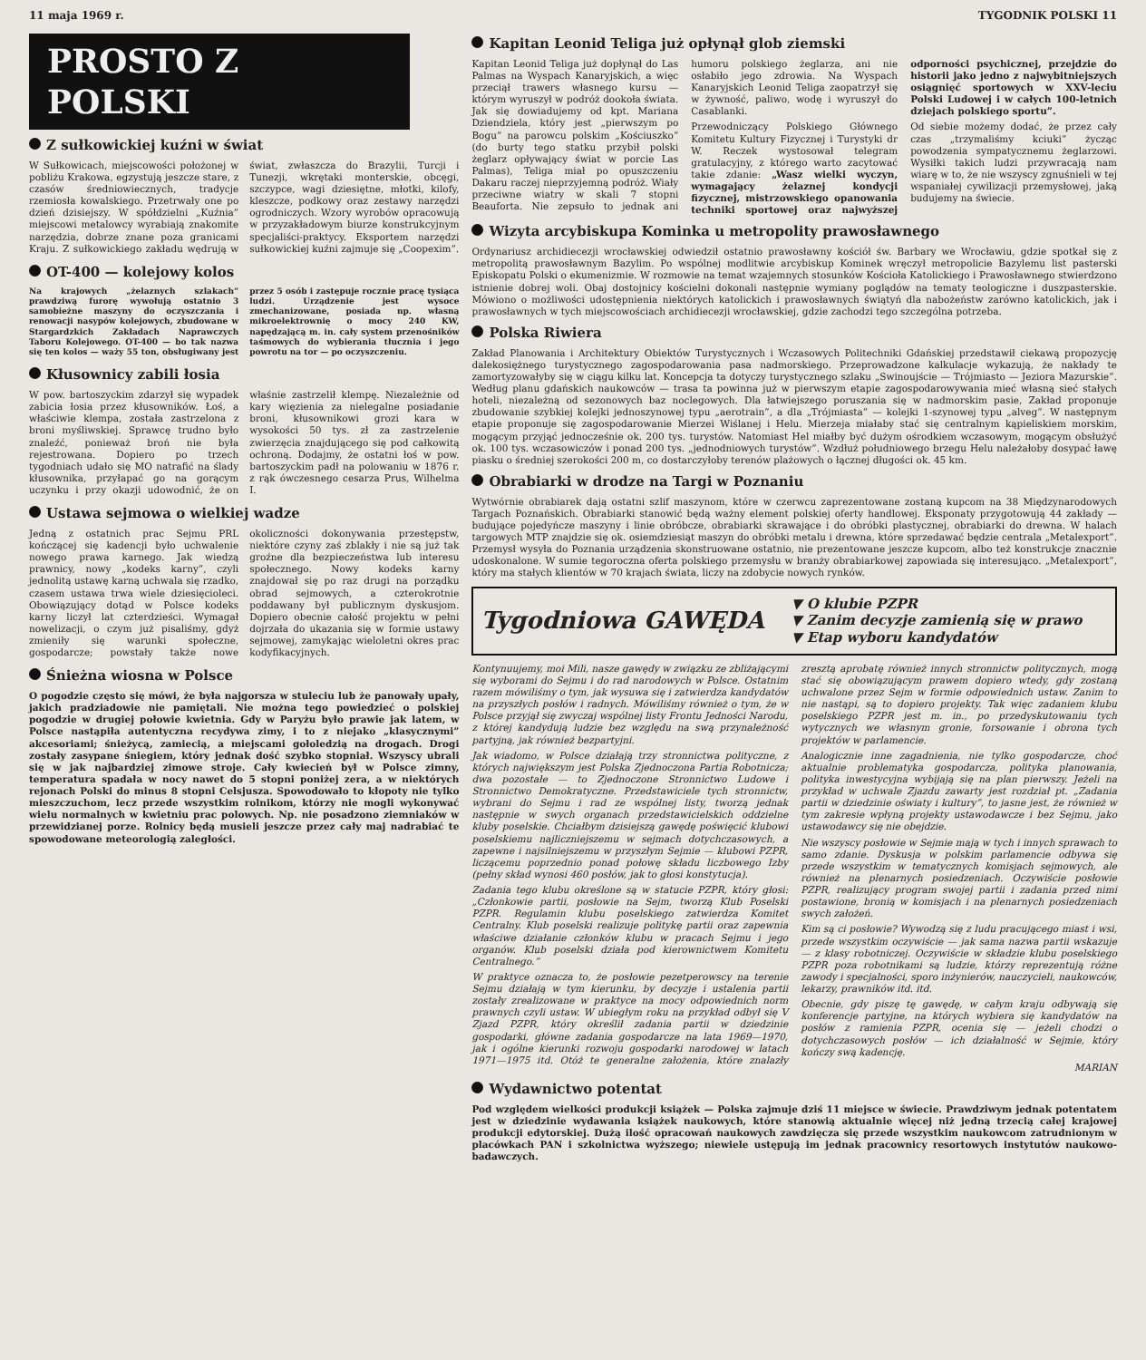11 maja 1969 r. TYGODNIK POLSKI 11
PROSTO Z POLSKI
Z sułkowickiej kuźni w świat
W Sułkowicach, miejscowości położonej w pobliżu Krakowa, egzystują jeszcze stare, z czasów średniowiecznych, tradycje rzemiosła kowalskiego. Przetrwały one po dzień dzisiejszy. W spółdzielni „Kuźnia” miejscowi metalowcy wyrabiają znakomite narzędzia, dobrze znane poza granicami Kraju. Z sułkowickiego zakładu wędrują w świat, zwłaszcza do Brazylii, Turcji i Tunezji, wkrętaki monterskie, obcęgi, szczypce, wagi dziesiętne, młotki, kilofy, kleszcze, podkowy oraz zestawy narzędzi ogrodniczych. Wzory wyrobów opracowują w przyzakładowym biurze konstrukcyjnym specjaliści-praktycy. Eksportem narzędzi sułkowickiej kuźni zajmuje się „Coopexim”.
OT-400 — kolejowy kolos
Na krajowych „żelaznych szlakach” prawdziwą furorę wywołują ostatnio 3 samobieżne maszyny do oczyszczania i renowacji nasypów kolejowych, zbudowane w Stargardzkich Zakładach Naprawczych Taboru Kolejowego. OT-400 — bo tak nazwa się ten kolos — waży 55 ton, obsługiwany jest przez 5 osób i zastępuje rocznie pracę tysiąca ludzi. Urządzenie jest wysoce zmechanizowane, posiada np. własną mikroelektrownię o mocy 240 KW, napędzającą m. in. cały system przenośników taśmowych do wybierania tłucznia i jego powrotu na tor — po oczyszczeniu.
Kłusownicy zabili łosia
W pow. bartoszyckim zdarzył się wypadek zabicia łosia przez kłusowników. Łoś, a właściwie klempa, została zastrzelona z broni myśliwskiej. Sprawcę trudno było znaleźć, ponieważ broń nie była rejestrowana. Dopiero po trzech tygodniach udało się MO natrafić na ślady kłusownika, przyłapać go na gorącym uczynku i przy okazji udowodnić, że on właśnie zastrzelił klempę. Niezależnie od kary więzienia za nielegalne posiadanie broni, kłusownikowi grozi kara w wysokości 50 tys. zł za zastrzelenie zwierzęcia znajdującego się pod całkowitą ochroną. Dodajmy, że ostatni łoś w pow. bartoszyckim padł na polowaniu w 1876 r. z rąk ówczesnego cesarza Prus, Wilhelma I.
Ustawa sejmowa o wielkiej wadze
Jedną z ostatnich prac Sejmu PRL kończącej się kadencji było uchwalenie nowego prawa karnego. Jak wiedzą prawnicy, nowy „kodeks karny”, czyli jednolitą ustawę karną uchwala się rzadko, czasem ustawa trwa wiele dziesięcioleci. Obowiązujący dotąd w Polsce kodeks karny liczył lat czterdzieści. Wymagał nowelizacji, o czym już pisaliśmy, gdyż zmieniły się warunki społeczne, gospodarcze; powstały także nowe okoliczności dokonywania przestępstw, niektóre czyny zaś zblakły i nie są już tak groźne dla bezpieczeństwa lub interesu społecznego. Nowy kodeks karny znajdował się po raz drugi na porządku obrad sejmowych, a czterokrotnie poddawany był publicznym dyskusjom. Dopiero obecnie całość projektu w pełni dojrzała do ukazania się w formie ustawy sejmowej, zamykając wieloletni okres prac kodyfikacyjnych.
Śnieżna wiosna w Polsce
O pogodzie często się mówi, że była najgorsza w stuleciu lub że panowały upały, jakich pradziadowie nie pamiętali. Nie można tego powiedzieć o polskiej pogodzie w drugiej połowie kwietnia. Gdy w Paryżu było prawie jak latem, w Polsce nastąpiła autentyczna recydywa zimy, i to z niejako „klasycznymi” akcesoriami; śnieżycą, zamiecią, a miejscami gołoledzią na drogach. Drogi zostały zasypane śniegiem, który jednak dość szybko stopniał. Wszyscy ubrali się w jak najbardziej zimowe stroje. Cały kwiecień był w Polsce zimny, temperatura spadała w nocy nawet do 5 stopni poniżej zera, a w niektórych rejonach Polski do minus 8 stopni Celsjusza. Spowodowało to kłopoty nie tylko mieszczuchom, lecz przede wszystkim rolnikom, którzy nie mogli wykonywać wielu normalnych w kwietniu prac polowych. Np. nie posadzono ziemniaków w przewidzianej porze. Rolnicy będą musieli jeszcze przez cały maj nadrabiać te spowodowane meteorologią zaległości.
Kapitan Leonid Teliga już opłynął glob ziemski
Kapitan Leonid Teliga już dopłynął do Las Palmas na Wyspach Kanaryjskich, a więc przeciął trawers własnego kursu — którym wyruszył w podróż dookoła świata. Jak się dowiadujemy od kpt. Mariana Dziendziela, który jest „pierwszym po Bogu” na parowcu polskim „Kościuszko” (do burty tego statku przybił polski żeglarz opływający świat w porcie Las Palmas), Teliga miał po opuszczeniu Dakaru raczej nieprzyjemną podróż. Wiały przeciwne wiatry w skali 7 stopni Beauforta. Nie zepsuło to jednak ani humoru polskiego żeglarza, ani nie osłabiło jego zdrowia. Na Wyspach Kanaryjskich Leonid Teliga zaopatrzył się w żywność, paliwo, wodę i wyruszył do Casablanki.
Przewodniczący Polskiego Głównego Komitetu Kultury Fizycznej i Turystyki dr W. Reczek wystosował telegram gratulacyjny, z którego warto zacytować takie zdanie: „Wasz wielki wyczyn, wymagający żelaznej kondycji fizycznej, mistrzowskiego opanowania techniki sportowej oraz najwyższej odporności psychicznej, przejdzie do historii jako jedno z najwybitniejszych osiągnięć sportowych w XXV-leciu Polski Ludowej i w całych 100-letnich dziejach polskiego sportu”.
Od siebie możemy dodać, że przez cały czas „trzymaliśmy kciuki” życząc powodzenia sympatycznemu żeglarzowi. Wysiłki takich ludzi przywracają nam wiarę w to, że nie wszyscy zgnuśnieli w tej wspaniałej cywilizacji przemysłowej, jaką budujemy na świecie.
Wizyta arcybiskupa Kominka u metropolity prawosławnego
Ordynariusz archidiecezji wrocławskiej odwiedził ostatnio prawosławny kościół św. Barbary we Wrocławiu, gdzie spotkał się z metropolitą prawosławnym Bazylim. Po wspólnej modlitwie arcybiskup Kominek wręczył metropolicie Bazylemu list pasterski Episkopatu Polski o ekumenizmie. W rozmowie na temat wzajemnych stosunków Kościoła Katolickiego i Prawosławnego stwierdzono istnienie dobrej woli. Obaj dostojnicy kościelni dokonali następnie wymiany poglądów na tematy teologiczne i duszpasterskie. Mówiono o możliwości udostępnienia niektórych katolickich i prawosławnych świątyń dla nabożeństw zarówno katolickich, jak i prawosławnych w tych miejscowościach archidiecezji wrocławskiej, gdzie zachodzi tego szczególna potrzeba.
Polska Riwiera
Zakład Planowania i Architektury Obiektów Turystycznych i Wczasowych Politechniki Gdańskiej przedstawił ciekawą propozycję dalekosiężnego turystycznego zagospodarowania pasa nadmorskiego. Przeprowadzone kalkulacje wykazują, że nakłady te zamortyzowałyby się w ciągu kilku lat. Koncepcja ta dotyczy turystycznego szlaku „Swinoujście — Trójmiasto — Jeziora Mazurskie”. Według planu gdańskich naukowców — trasa ta powinna już w pierwszym etapie zagospodarowywania mieć własną sieć stałych hoteli, niezależną od sezonowych baz noclegowych. Dla łatwiejszego poruszania się w nadmorskim pasie, Zakład proponuje zbudowanie szybkiej kolejki jednoszynowej typu „aerotrain”, a dla „Trójmiasta” — kolejki 1-szynowej typu „alveg”. W następnym etapie proponuje się zagospodarowanie Mierzei Wiślanej i Helu. Mierzeja miałaby stać się centralnym kąpieliskiem morskim, mogącym przyjąć jednocześnie ok. 200 tys. turystów. Natomiast Hel miałby być dużym ośrodkiem wczasowym, mogącym obsłużyć ok. 100 tys. wczasowiczów i ponad 200 tys. „jednodniowych turystów”. Wzdłuż południowego brzegu Helu należałoby dosypać ławę piasku o średniej szerokości 200 m, co dostarczyłoby terenów plażowych o łącznej długości ok. 45 km.
Obrabiarki w drodze na Targi w Poznaniu
Wytwórnie obrabiarek dają ostatni szlif maszynom, które w czerwcu zaprezentowane zostaną kupcom na 38 Międzynarodowych Targach Poznańskich. Obrabiarki stanowić będą ważny element polskiej oferty handlowej. Eksponaty przygotowują 44 zakłady — budujące pojedyńcze maszyny i linie obróbcze, obrabiarki skrawające i do obróbki plastycznej, obrabiarki do drewna. W halach targowych MTP znajdzie się ok. osiemdziesiąt maszyn do obróbki metalu i drewna, które sprzedawać będzie centrala „Metalexport”. Przemysł wysyła do Poznania urządzenia skonstruowane ostatnio, nie prezentowane jeszcze kupcom, albo też konstrukcje znacznie udoskonalone. W sumie tegoroczna oferta polskiego przemysłu w branży obrabiarkowej zapowiada się interesująco. „Metalexport”, który ma stałych klientów w 70 krajach świata, liczy na zdobycie nowych rynków.
Tygodniowa GAWĘDA
▼ O klubie PZPR
▼ Zanim decyzje zamienią się w prawo
▼ Etap wyboru kandydatów
Kontynuujemy, moi Mili, nasze gawędy w związku ze zbliżającymi się wyborami do Sejmu i do rad narodowych w Polsce. Ostatnim razem mówiliśmy o tym, jak wysuwa się i zatwierdza kandydatów na przyszłych posłów i radnych. Mówiliśmy również o tym, że w Polsce przyjął się zwyczaj wspólnej listy Frontu Jedności Narodu, z której kandydują ludzie bez względu na swą przynależność partyjną, jak również bezpartyjni.
Jak wiadomo, w Polsce działają trzy stronnictwa polityczne, z których największym jest Polska Zjednoczona Partia Robotnicza; dwa pozostałe — to Zjednoczone Stronnictwo Ludowe i Stronnictwo Demokratyczne. Przedstawiciele tych stronnictw, wybrani do Sejmu i rad ze wspólnej listy, tworzą jednak następnie w swych organach przedstawicielskich oddzielne kluby poselskie. Chciałbym dzisiejszą gawędę poświęcić klubowi poselskiemu najliczniejszemu w sejmach dotychczasowych, a zapewne i najsilniejszemu w przyszłym Sejmie — klubowi PZPR, liczącemu poprzednio ponad połowę składu liczbowego Izby (pełny skład wynosi 460 posłów, jak to głosi konstytucja).
Zadania tego klubu określone są w statucie PZPR, który głosi: „Członkowie partii, posłowie na Sejm, tworzą Klub Poselski PZPR. Regulamin klubu poselskiego zatwierdza Komitet Centralny. Klub poselski realizuje politykę partii oraz zapewnia właściwe działanie członków klubu w pracach Sejmu i jego organów. Klub poselski działa pod kierownictwem Komitetu Centralnego.”
W praktyce oznacza to, że posłowie pezetperowscy na terenie Sejmu działają w tym kierunku, by decyzje i ustalenia partii zostały zrealizowane w praktyce na mocy odpowiednich norm prawnych czyli ustaw. W ubiegłym roku na przykład odbył się V Zjazd PZPR, który określił zadania partii w dziedzinie gospodarki, główne zadania gospodarcze na lata 1969—1970, jak i ogólne kierunki rozwoju gospodarki narodowej w latach 1971—1975 itd. Otóż te generalne założenia, które znalazły zresztą aprobatę również innych stronnictw politycznych, mogą stać się obowiązującym prawem dopiero wtedy, gdy zostaną uchwalone przez Sejm w formie odpowiednich ustaw. Zanim to nie nastąpi, są to dopiero projekty. Tak więc zadaniem klubu poselskiego PZPR jest m. in., po przedyskutowaniu tych wytycznych we własnym gronie, forsowanie i obrona tych projektów w parlamencie.
Analogicznie inne zagadnienia, nie tylko gospodarcze, choć aktualnie problematyka gospodarcza, polityka planowania, polityka inwestycyjna wybijają się na plan pierwszy. Jeżeli na przykład w uchwale Zjazdu zawarty jest rozdział pt. „Zadania partii w dziedzinie oświaty i kultury”, to jasne jest, że również w tym zakresie wpłyną projekty ustawodawcze i bez Sejmu, jako ustawodawcy się nie obejdzie.
Nie wszyscy posłowie w Sejmie mają w tych i innych sprawach to samo zdanie. Dyskusja w polskim parlamencie odbywa się przede wszystkim w tematycznych komisjach sejmowych, ale również na plenarnych posiedzeniach. Oczywiście posłowie PZPR, realizujący program swojej partii i zadania przed nimi postawione, bronią w komisjach i na plenarnych posiedzeniach swych założeń.
Kim są ci posłowie? Wywodzą się z ludu pracującego miast i wsi, przede wszystkim oczywiście — jak sama nazwa partii wskazuje — z klasy robotniczej. Oczywiście w składzie klubu poselskiego PZPR poza robotnikami są ludzie, którzy reprezentują różne zawody i specjalności, sporo inżynierów, nauczycieli, naukowców, lekarzy, prawników itd. itd.
Obecnie, gdy piszę tę gawędę, w całym kraju odbywają się konferencje partyjne, na których wybiera się kandydatów na posłów z ramienia PZPR, ocenia się — jeżeli chodzi o dotychczasowych posłów — ich działalność w Sejmie, który kończy swą kadencję.
MARIAN
Wydawnictwo potentat
Pod względem wielkości produkcji książek — Polska zajmuje dziś 11 miejsce w świecie. Prawdziwym jednak potentatem jest w dziedzinie wydawania książek naukowych, które stanowią aktualnie więcej niż jedną trzecią całej krajowej produkcji edytorskiej. Dużą ilość opracowań naukowych zawdzięcza się przede wszystkim naukowcom zatrudnionym w placówkach PAN i szkolnictwa wyższego; niewiele ustępują im jednak pracownicy resortowych instytutów naukowo-badawczych.